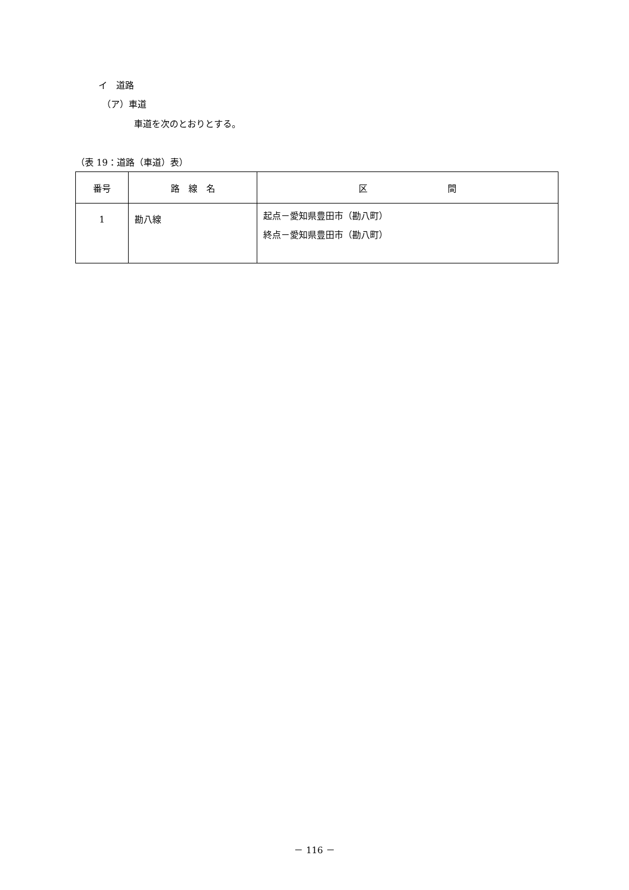イ　道路
（ア）車道
車道を次のとおりとする。
（表 19：道路（車道）表）
| 番号 | 路 線 名 | 区 間 |
| --- | --- | --- |
| 1 | 勘八線 | 起点－愛知県豊田市（勘八町） 終点－愛知県豊田市（勘八町） |
－ 116 －